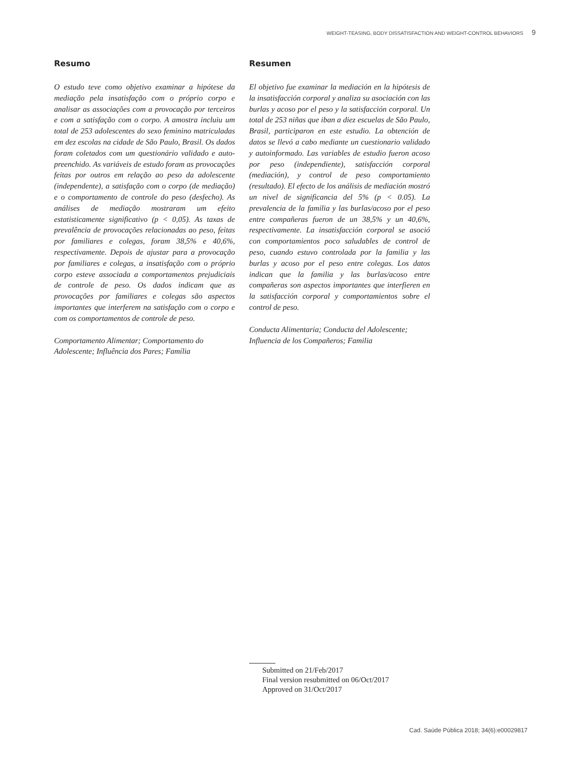WEIGHT-TEASING, BODY DISSATISFACTION AND WEIGHT-CONTROL BEHAVIORS 9
Resumo
O estudo teve como objetivo examinar a hipótese da mediação pela insatisfação com o próprio corpo e analisar as associações com a provocação por terceiros e com a satisfação com o corpo. A amostra incluiu um total de 253 adolescentes do sexo feminino matriculadas em dez escolas na cidade de São Paulo, Brasil. Os dados foram coletados com um questionário validado e auto-preenchido. As variáveis de estudo foram as provocações feitas por outros em relação ao peso da adolescente (independente), a satisfação com o corpo (de mediação) e o comportamento de controle do peso (desfecho). As análises de mediação mostraram um efeito estatisticamente significativo (p < 0,05). As taxas de prevalência de provocações relacionadas ao peso, feitas por familiares e colegas, foram 38,5% e 40,6%, respectivamente. Depois de ajustar para a provocação por familiares e colegas, a insatisfação com o próprio corpo esteve associada a comportamentos prejudiciais de controle de peso. Os dados indicam que as provocações por familiares e colegas são aspectos importantes que interferem na satisfação com o corpo e com os comportamentos de controle de peso.
Comportamento Alimentar; Comportamento do Adolescente; Influência dos Pares; Família
Resumen
El objetivo fue examinar la mediación en la hipótesis de la insatisfacción corporal y analiza su asociación con las burlas y acoso por el peso y la satisfacción corporal. Un total de 253 niñas que iban a diez escuelas de São Paulo, Brasil, participaron en este estudio. La obtención de datos se llevó a cabo mediante un cuestionario validado y autoinformado. Las variables de estudio fueron acoso por peso (independiente), satisfacción corporal (mediación), y control de peso comportamiento (resultado). El efecto de los análisis de mediación mostró un nivel de significancia del 5% (p < 0.05). La prevalencia de la familia y las burlas/acoso por el peso entre compañeras fueron de un 38,5% y un 40,6%, respectivamente. La insatisfacción corporal se asoció con comportamientos poco saludables de control de peso, cuando estuvo controlada por la familia y las burlas y acoso por el peso entre colegas. Los datos indican que la familia y las burlas/acoso entre compañeras son aspectos importantes que interfieren en la satisfacción corporal y comportamientos sobre el control de peso.
Conducta Alimentaria; Conducta del Adolescente; Influencia de los Compañeros; Familia
Submitted on 21/Feb/2017
Final version resubmitted on 06/Oct/2017
Approved on 31/Oct/2017
Cad. Saúde Pública 2018; 34(6):e00029817